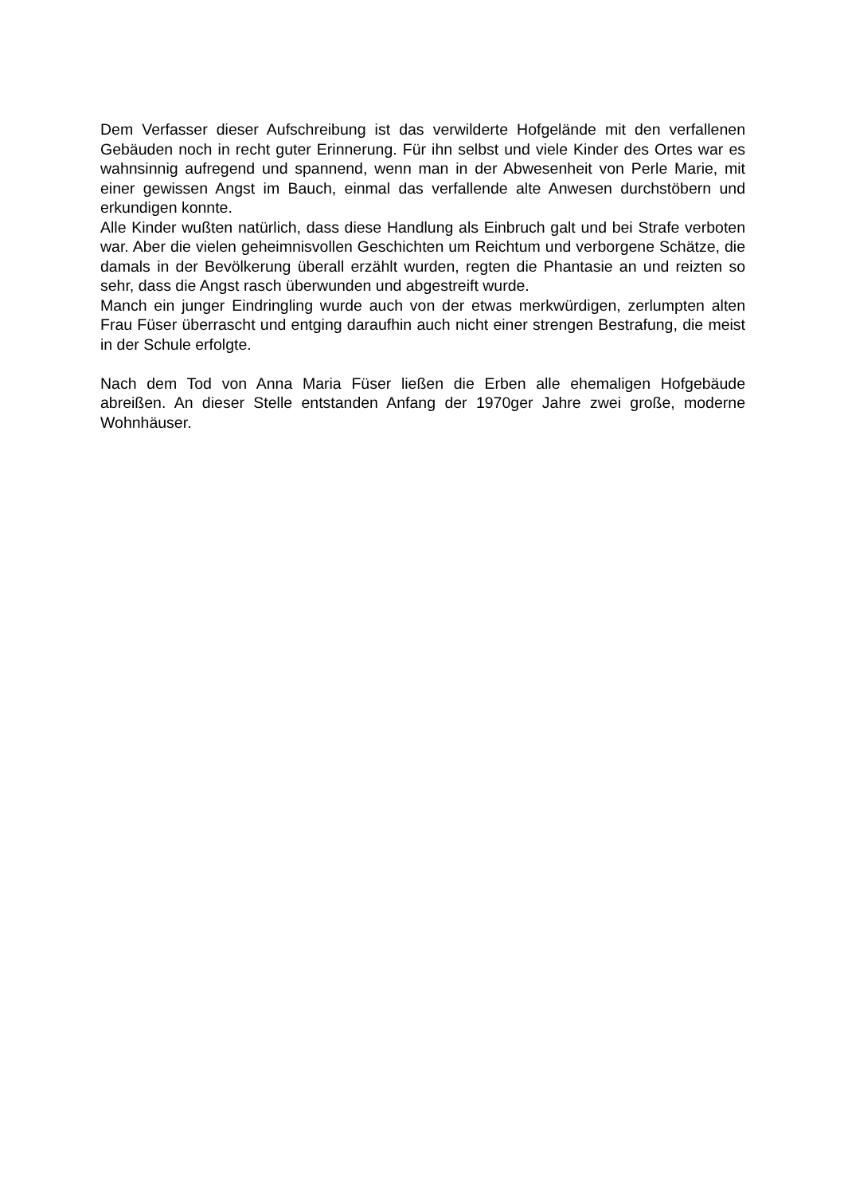Dem Verfasser dieser Aufschreibung ist das verwilderte Hofgelände mit den verfallenen Gebäuden noch in recht guter Erinnerung. Für ihn selbst und viele Kinder des Ortes war es wahnsinnig aufregend und spannend, wenn man in der Abwesenheit von Perle Marie, mit einer gewissen Angst im Bauch, einmal das verfallende alte Anwesen durchstöbern und erkundigen konnte.
Alle Kinder wußten natürlich, dass diese Handlung als Einbruch galt und bei Strafe verboten war. Aber die vielen geheimnisvollen Geschichten um Reichtum und verborgene Schätze, die damals in der Bevölkerung überall erzählt wurden, regten die Phantasie an und reizten so sehr, dass die Angst rasch überwunden und abgestreift wurde.
Manch ein junger Eindringling wurde auch von der etwas merkwürdigen, zerlumpten alten Frau Füser überrascht und entging daraufhin auch nicht einer strengen Bestrafung, die meist in der Schule erfolgte.
Nach dem Tod von Anna Maria Füser ließen die Erben alle ehemaligen Hofgebäude abreißen. An dieser Stelle entstanden Anfang der 1970ger Jahre zwei große, moderne Wohnhäuser.